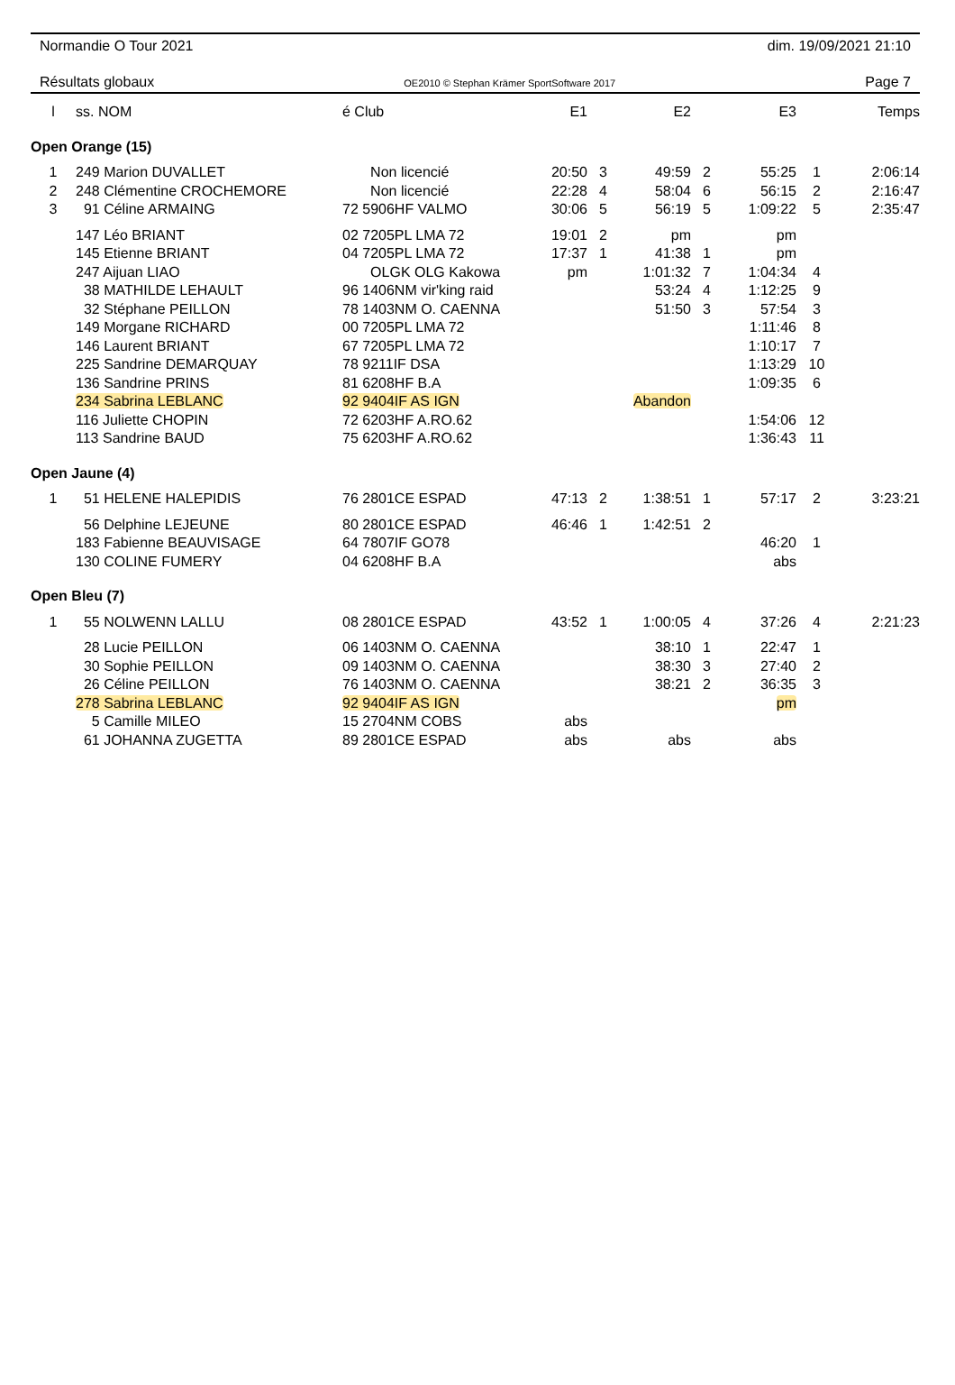Normandie O Tour 2021 dim. 19/09/2021 21:10
Résultats globaux OE2010 © Stephan Krämer SportSoftware 2017 Page 7
| l | ss. NOM | é Club | E1 | | E2 | | E3 | | Temps |
| --- | --- | --- | --- | --- | --- | --- | --- | --- | --- |
| Open Orange (15) | | | | | | | | | |
| 1 | 249 Marion DUVALLET | Non licencié | 20:50 | 3 | 49:59 | 2 | 55:25 | 1 | 2:06:14 |
| 2 | 248 Clémentine CROCHEMORE | Non licencié | 22:28 | 4 | 58:04 | 6 | 56:15 | 2 | 2:16:47 |
| 3 | 91 Céline ARMAING | 72 5906HF VALMO | 30:06 | 5 | 56:19 | 5 | 1:09:22 | 5 | 2:35:47 |
| | 147 Léo BRIANT | 02 7205PL LMA 72 | 19:01 | 2 | pm | | pm | | |
| | 145 Etienne BRIANT | 04 7205PL LMA 72 | 17:37 | 1 | 41:38 | 1 | pm | | |
| | 247 Aijuan LIAO | OLGK OLG Kakowa | pm | | 1:01:32 | 7 | 1:04:34 | 4 | |
| | 38 MATHILDE LEHAULT | 96 1406NM vir'king raid | | | 53:24 | 4 | 1:12:25 | 9 | |
| | 32 Stéphane PEILLON | 78 1403NM O. CAENNA | | | 51:50 | 3 | 57:54 | 3 | |
| | 149 Morgane RICHARD | 00 7205PL LMA 72 | | | | | 1:11:46 | 8 | |
| | 146 Laurent BRIANT | 67 7205PL LMA 72 | | | | | 1:10:17 | 7 | |
| | 225 Sandrine DEMARQUAY | 78 9211IF DSA | | | | | 1:13:29 | 10 | |
| | 136 Sandrine PRINS | 81 6208HF B.A | | | | | 1:09:35 | 6 | |
| | 234 Sabrina LEBLANC | 92 9404IF AS IGN | | | Abandon | | | | |
| | 116 Juliette CHOPIN | 72 6203HF A.RO.62 | | | | | 1:54:06 | 12 | |
| | 113 Sandrine BAUD | 75 6203HF A.RO.62 | | | | | 1:36:43 | 11 | |
| Open Jaune (4) | | | | | | | | | |
| 1 | 51 HELENE HALEPIDIS | 76 2801CE ESPAD | 47:13 | 2 | 1:38:51 | 1 | 57:17 | 2 | 3:23:21 |
| | 56 Delphine LEJEUNE | 80 2801CE ESPAD | 46:46 | 1 | 1:42:51 | 2 | | | |
| | 183 Fabienne BEAUVISAGE | 64 7807IF GO78 | | | | | 46:20 | 1 | |
| | 130 COLINE FUMERY | 04 6208HF B.A | | | | | abs | | |
| Open Bleu (7) | | | | | | | | | |
| 1 | 55 NOLWENN LALLU | 08 2801CE ESPAD | 43:52 | 1 | 1:00:05 | 4 | 37:26 | 4 | 2:21:23 |
| | 28 Lucie PEILLON | 06 1403NM O. CAENNA | | | 38:10 | 1 | 22:47 | 1 | |
| | 30 Sophie PEILLON | 09 1403NM O. CAENNA | | | 38:30 | 3 | 27:40 | 2 | |
| | 26 Céline PEILLON | 76 1403NM O. CAENNA | | | 38:21 | 2 | 36:35 | 3 | |
| | 278 Sabrina LEBLANC | 92 9404IF AS IGN | | | | | pm | | |
| | 5 Camille MILEO | 15 2704NM COBS | abs | | | | | | |
| | 61 JOHANNA ZUGETTA | 89 2801CE ESPAD | abs | | abs | | abs | | |